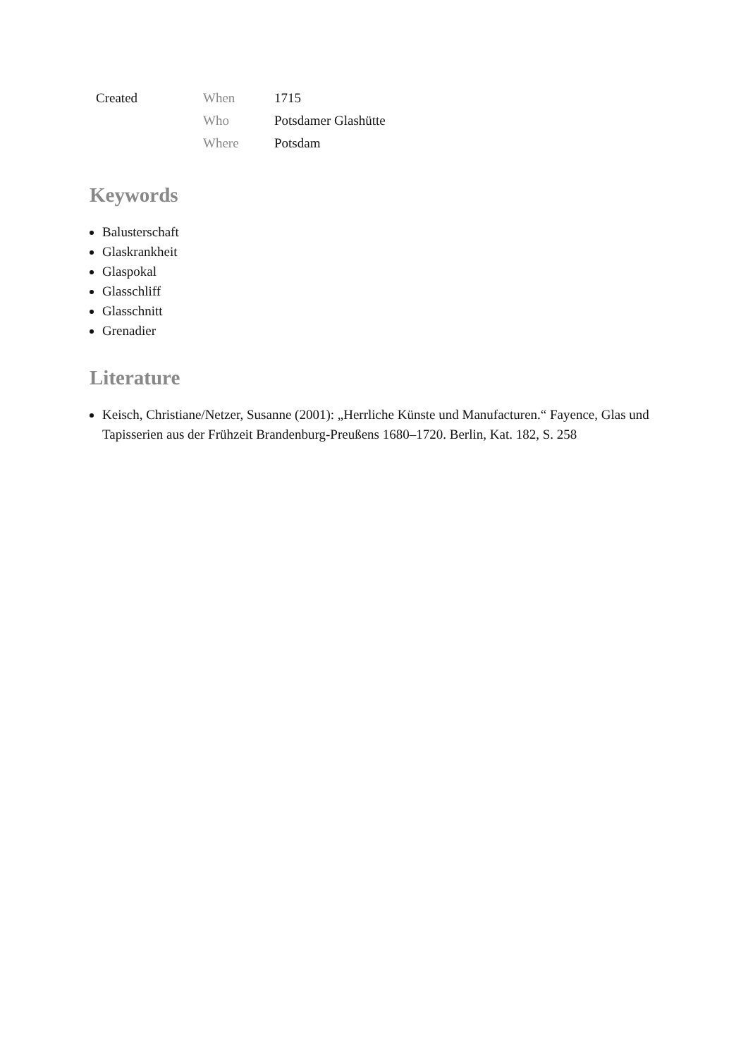| Created | When | 1715 |
| | Who | Potsdamer Glashütte |
| | Where | Potsdam |
Keywords
Balusterschaft
Glaskrankheit
Glaspokal
Glasschliff
Glasschnitt
Grenadier
Literature
Keisch, Christiane/Netzer, Susanne (2001): „Herrliche Künste und Manufacturen.“ Fayence, Glas und Tapisserien aus der Frühzeit Brandenburg-Preußens 1680–1720. Berlin, Kat. 182, S. 258